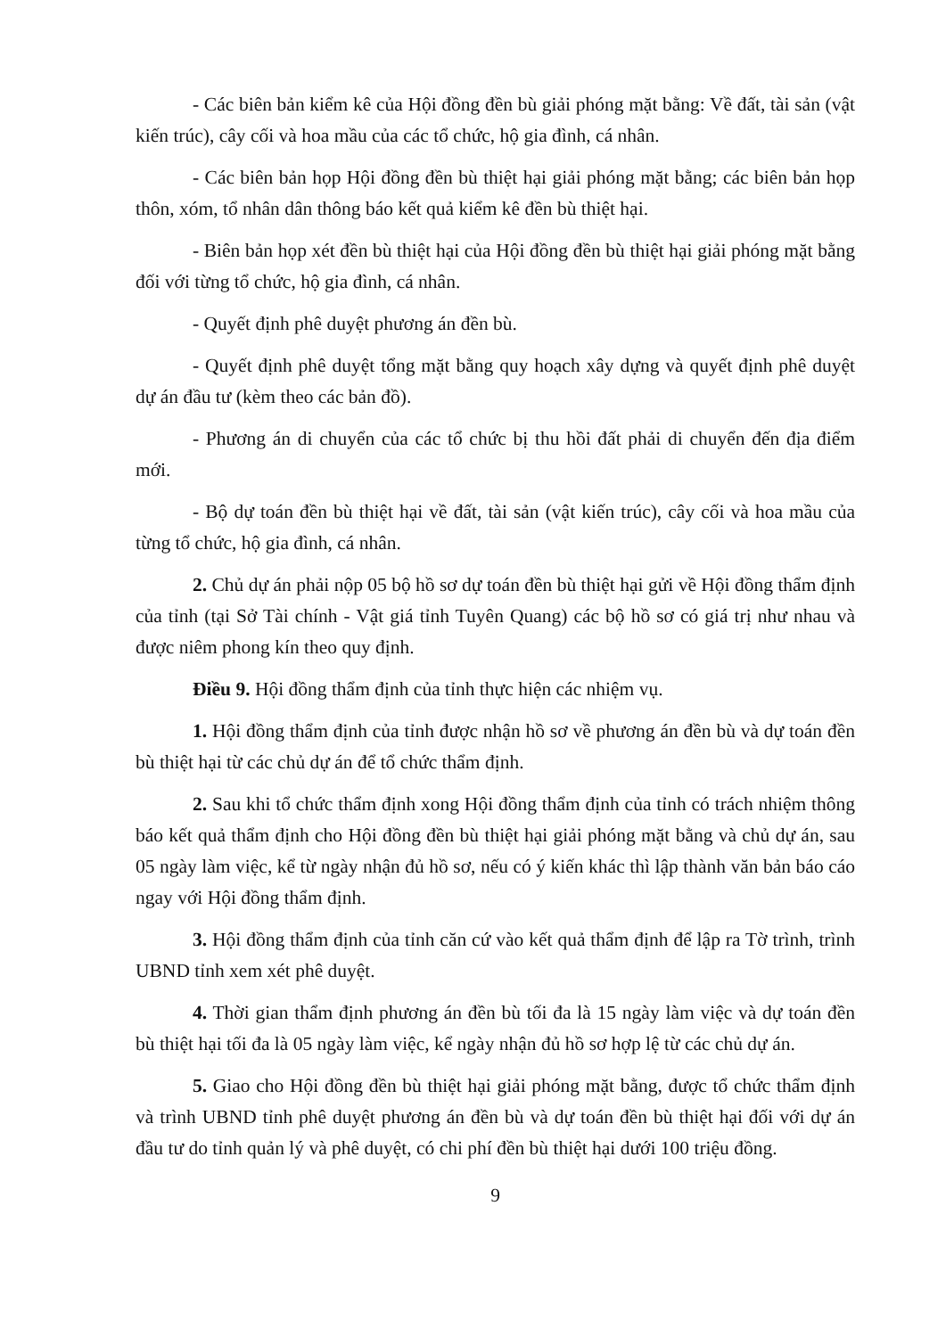- Các biên bản kiểm kê của Hội đồng đền bù giải phóng mặt bằng: Về đất, tài sản (vật kiến trúc), cây cối và hoa mầu của các tổ chức, hộ gia đình, cá nhân.
- Các biên bản họp Hội đồng đền bù thiệt hại giải phóng mặt bằng; các biên bản họp thôn, xóm, tổ nhân dân thông báo kết quả kiểm kê đền bù thiệt hại.
- Biên bản họp xét đền bù thiệt hại của Hội đồng đền bù thiệt hại giải phóng mặt bằng đối với từng tổ chức, hộ gia đình, cá nhân.
- Quyết định phê duyệt phương án đền bù.
- Quyết định phê duyệt tổng mặt bằng quy hoạch xây dựng và quyết định phê duyệt dự án đầu tư (kèm theo các bản đồ).
- Phương án di chuyển của các tổ chức bị thu hồi đất phải di chuyển đến địa điểm mới.
- Bộ dự toán đền bù thiệt hại về đất, tài sản (vật kiến trúc), cây cối và hoa mầu của từng tổ chức, hộ gia đình, cá nhân.
2. Chủ dự án phải nộp 05 bộ hồ sơ dự toán đền bù thiệt hại gửi về Hội đồng thẩm định của tỉnh (tại Sở Tài chính - Vật giá tỉnh Tuyên Quang) các bộ hồ sơ có giá trị như nhau và được niêm phong kín theo quy định.
Điều 9. Hội đồng thẩm định của tỉnh thực hiện các nhiệm vụ.
1. Hội đồng thẩm định của tỉnh được nhận hồ sơ về phương án đền bù và dự toán đền bù thiệt hại từ các chủ dự án để tổ chức thẩm định.
2. Sau khi tổ chức thẩm định xong Hội đồng thẩm định của tỉnh có trách nhiệm thông báo kết quả thẩm định cho Hội đồng đền bù thiệt hại giải phóng mặt bằng và chủ dự án, sau 05 ngày làm việc, kể từ ngày nhận đủ hồ sơ, nếu có ý kiến khác thì lập thành văn bản báo cáo ngay với Hội đồng thẩm định.
3. Hội đồng thẩm định của tỉnh căn cứ vào kết quả thẩm định để lập ra Tờ trình, trình UBND tỉnh xem xét phê duyệt.
4. Thời gian thẩm định phương án đền bù tối đa là 15 ngày làm việc và dự toán đền bù thiệt hại tối đa là 05 ngày làm việc, kể ngày nhận đủ hồ sơ hợp lệ từ các chủ dự án.
5. Giao cho Hội đồng đền bù thiệt hại giải phóng mặt bằng, được tổ chức thẩm định và trình UBND tỉnh phê duyệt phương án đền bù và dự toán đền bù thiệt hại đối với dự án đầu tư do tỉnh quản lý và phê duyệt, có chi phí đền bù thiệt hại dưới 100 triệu đồng.
9